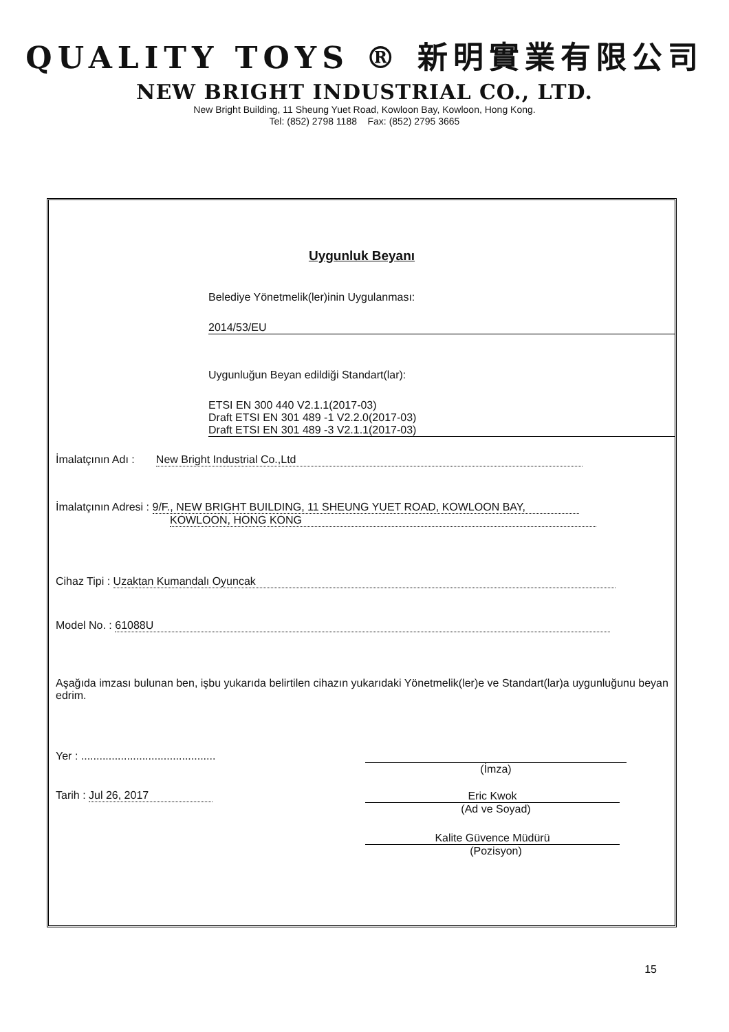QUALITY TOYS ® 新明實業有限公司
NEW BRIGHT INDUSTRIAL CO., LTD.
New Bright Building, 11 Sheung Yuet Road, Kowloon Bay, Kowloon, Hong Kong.
Tel: (852) 2798 1188 Fax: (852) 2795 3665
Uygunluk Beyanı
Belediye Yönetmelik(ler)inin Uygulanması:
2014/53/EU
Uygunluğun Beyan edildiği Standart(lar):
ETSI EN 300 440 V2.1.1(2017-03)
Draft ETSI EN 301 489 -1 V2.2.0(2017-03)
Draft ETSI EN 301 489 -3 V2.1.1(2017-03)
İmalatçının Adı : New Bright Industrial Co.,Ltd
İmalatçının Adresi : 9/F., NEW BRIGHT BUILDING, 11 SHEUNG YUET ROAD, KOWLOON BAY,
KOWLOON, HONG KONG
Cihaz Tipi : Uzaktan Kumandalı Oyuncak
Model No. : 61088U
Aşağıda imzası bulunan ben, işbu yukarıda belirtilen cihazın yukarıdaki Yönetmelik(ler)e ve Standart(lar)a uygunluğunu beyan edrim.
Yer : ............................................
(İmza)
Tarih : Jul 26, 2017
Eric Kwok
(Ad ve Soyad)
Kalite Güvence Müdürü
(Pozisyon)
15